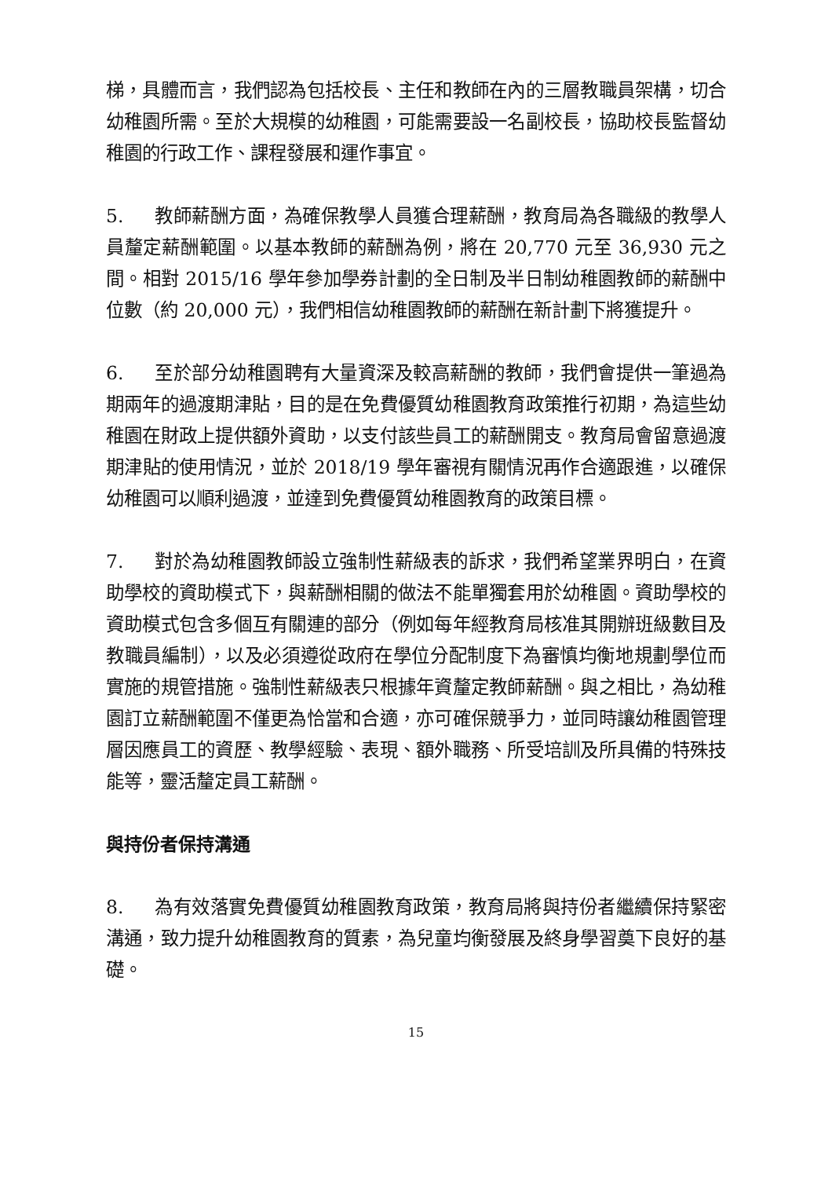梯，具體而言，我們認為包括校長、主任和教師在內的三層教職員架構，切合幼稚園所需。至於大規模的幼稚園，可能需要設一名副校長，協助校長監督幼稚園的行政工作、課程發展和運作事宜。
5. 教師薪酬方面，為確保教學人員獲合理薪酬，教育局為各職級的教學人員釐定薪酬範圍。以基本教師的薪酬為例，將在 20,770 元至 36,930 元之間。相對 2015/16 學年參加學券計劃的全日制及半日制幼稚園教師的薪酬中位數（約 20,000 元），我們相信幼稚園教師的薪酬在新計劃下將獲提升。
6. 至於部分幼稚園聘有大量資深及較高薪酬的教師，我們會提供一筆過為期兩年的過渡期津貼，目的是在免費優質幼稚園教育政策推行初期，為這些幼稚園在財政上提供額外資助，以支付該些員工的薪酬開支。教育局會留意過渡期津貼的使用情況，並於 2018/19 學年審視有關情況再作合適跟進，以確保幼稚園可以順利過渡，並達到免費優質幼稚園教育的政策目標。
7. 對於為幼稚園教師設立強制性薪級表的訴求，我們希望業界明白，在資助學校的資助模式下，與薪酬相關的做法不能單獨套用於幼稚園。資助學校的資助模式包含多個互有關連的部分（例如每年經教育局核准其開辦班級數目及教職員編制），以及必須遵從政府在學位分配制度下為審慎均衡地規劃學位而實施的規管措施。強制性薪級表只根據年資釐定教師薪酬。與之相比，為幼稚園訂立薪酬範圍不僅更為恰當和合適，亦可確保競爭力，並同時讓幼稚園管理層因應員工的資歷、教學經驗、表現、額外職務、所受培訓及所具備的特殊技能等，靈活釐定員工薪酬。
與持份者保持溝通
8. 為有效落實免費優質幼稚園教育政策，教育局將與持份者繼續保持緊密溝通，致力提升幼稚園教育的質素，為兒童均衡發展及終身學習奠下良好的基礎。
15